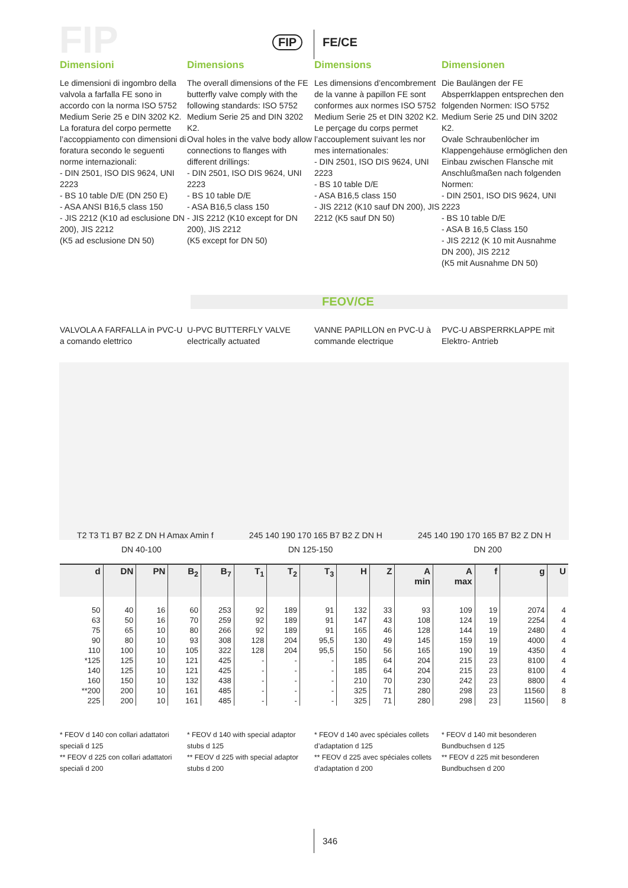FIP FIP FE/CE
Dimensioni
Le dimensioni di ingombro della valvola a farfalla FE sono in accordo con la norma ISO 5752 Medium Serie 25 e DIN 3202 K2. La foratura del corpo permette l’accoppiamento con dimensioni di foratura secondo le seguenti norme internazionali:
- DIN 2501, ISO DIS 9624, UNI 2223
- BS 10 table D/E (DN 250 E)
- ASA ANSI B16,5 class 150
- JIS 2212 (K10 ad esclusione DN 200), JIS 2212
(K5 ad esclusione DN 50)
Dimensions
The overall dimensions of the FE butterfly valve comply with the following standards: ISO 5752 Medium Serie 25 and DIN 3202 K2.
Oval holes in the valve body allow connections to flanges with different drillings:
- DIN 2501, ISO DIS 9624, UNI 2223
- BS 10 table D/E
- ASA B16,5 class 150
- JIS 2212 (K10 except for DN 200), JIS 2212
(K5 except for DN 50)
Dimensions
Les dimensions d’encombrement de la vanne à papillon FE sont conformes aux normes ISO 5752 Medium Serie 25 et DIN 3202 K2. Le perçage du corps permet l’accouplement suivant les nor mes internationales:
- DIN 2501, ISO DIS 9624, UNI 2223
- BS 10 table D/E
- ASA B16,5 class 150
- JIS 2212 (K10 sauf DN 200), JIS 2212 (K5 sauf DN 50)
Dimensionen
Die Baulängen der FE Absperrklappen entsprechen den folgenden Normen: ISO 5752 Medium Serie 25 und DIN 3202 K2.
Ovale Schraubenlöcher im Klappengehäuse ermöglichen den Einbau zwischen Flansche mit Anschlußmaßen nach folgenden Normen:
- DIN 2501, ISO DIS 9624, UNI 2223
- BS 10 table D/E
- ASA B 16,5 Class 150
- JIS 2212 (K 10 mit Ausnahme DN 200), JIS 2212
(K5 mit Ausnahme DN 50)
FEOV/CE
VALVOLA A FARFALLA in PVC-U a comando elettrico
U-PVC BUTTERFLY VALVE electrically actuated
VANNE PAPILLON en PVC-U à commande electrique
PVC-U ABSPERRKLAPPE mit Elektro- Antrieb
T2 T3 T1 B7 B2 Z DN H Amax Amin f 245 140 190 170 165 B7 B2 Z DN H 245 140 190 170 165 B7 B2 Z DN H
DN 40-100 DN 125-150 DN 200
| d | DN | PN | B<sub>2</sub> | B<sub>7</sub> | T<sub>1</sub> | T<sub>2</sub> | T<sub>3</sub> | H | Z | A min | A max | f | g | U |
| --- | --- | --- | --- | --- | --- | --- | --- | --- | --- | --- | --- | --- | --- | --- |
| 50 | 40 | 16 | 60 | 253 | 92 | 189 | 91 | 132 | 33 | 93 | 109 | 19 | 2074 | 4 |
| 63 | 50 | 16 | 70 | 259 | 92 | 189 | 91 | 147 | 43 | 108 | 124 | 19 | 2254 | 4 |
| 75 | 65 | 10 | 80 | 266 | 92 | 189 | 91 | 165 | 46 | 128 | 144 | 19 | 2480 | 4 |
| 90 | 80 | 10 | 93 | 308 | 128 | 204 | 95,5 | 130 | 49 | 145 | 159 | 19 | 4000 | 4 |
| 110 | 100 | 10 | 105 | 322 | 128 | 204 | 95,5 | 150 | 56 | 165 | 190 | 19 | 4350 | 4 |
| *125 | 125 | 10 | 121 | 425 | - | - | - | 185 | 64 | 204 | 215 | 23 | 8100 | 4 |
| 140 | 125 | 10 | 121 | 425 | - | - | - | 185 | 64 | 204 | 215 | 23 | 8100 | 4 |
| 160 | 150 | 10 | 132 | 438 | - | - | - | 210 | 70 | 230 | 242 | 23 | 8800 | 4 |
| **200 | 200 | 10 | 161 | 485 | - | - | - | 325 | 71 | 280 | 298 | 23 | 11560 | 8 |
| 225 | 200 | 10 | 161 | 485 | - | - | - | 325 | 71 | 280 | 298 | 23 | 11560 | 8 |
* FEOV d 140 con collari adattatori speciali d 125
** FEOV d 225 con collari adattatori speciali d 200
* FEOV d 140 with special adaptor stubs d 125
** FEOV d 225 with special adaptor stubs d 200
* FEOV d 140 avec spéciales collets d’adaptation d 125
** FEOV d 225 avec spéciales collets d’adaptation d 200
* FEOV d 140 mit besonderen Bundbuchsen d 125
** FEOV d 225 mit besonderen Bundbuchsen d 200
346